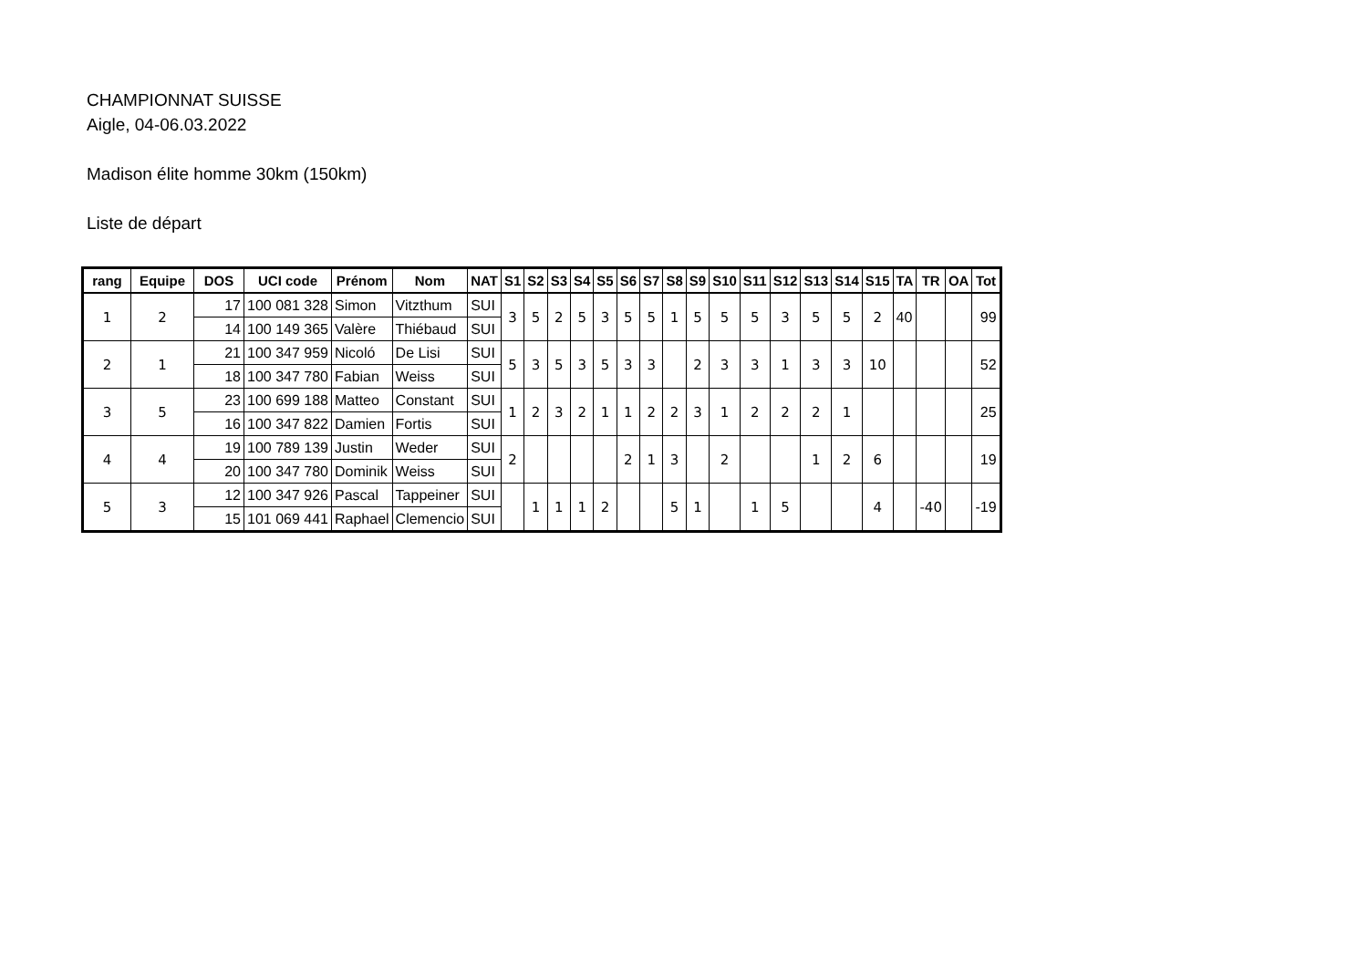CHAMPIONNAT SUISSE
Aigle, 04-06.03.2022
Madison élite homme 30km (150km)
Liste de départ
| rang | Equipe | DOS | UCI code | Prénom | Nom | NAT | S1 | S2 | S3 | S4 | S5 | S6 | S7 | S8 | S9 | S10 | S11 | S12 | S13 | S14 | S15 | TA | TR | OA | Tot |
| --- | --- | --- | --- | --- | --- | --- | --- | --- | --- | --- | --- | --- | --- | --- | --- | --- | --- | --- | --- | --- | --- | --- | --- | --- | --- |
| 1 | 2 | 17 | 100 081 328 | Simon | Vitzthum | SUI | 3 | 5 | 2 | 5 | 3 | 5 | 5 | 1 | 5 | 5 | 5 | 3 | 5 | 5 | 2 | 40 | | | 99 |
| | | 14 | 100 149 365 | Valère | Thiébaud | SUI | | | | | | | | | | | | | | | | | | | |
| 2 | 1 | 21 | 100 347 959 | Nicoló | De Lisi | SUI | 5 | 3 | 5 | 3 | 5 | 3 | 3 | | 2 | 3 | 3 | 1 | 3 | 3 | 10 | | | | 52 |
| | | 18 | 100 347 780 | Fabian | Weiss | SUI | | | | | | | | | | | | | | | | | | | |
| 3 | 5 | 23 | 100 699 188 | Matteo | Constant | SUI | 1 | 2 | 3 | 2 | 1 | 1 | 2 | 2 | 3 | 1 | 2 | 2 | 2 | 1 | | | | | 25 |
| | | 16 | 100 347 822 | Damien | Fortis | SUI | | | | | | | | | | | | | | | | | | | |
| 4 | 4 | 19 | 100 789 139 | Justin | Weder | SUI | 2 | | | | | 2 | 1 | 3 | | 2 | | | 1 | 2 | 6 | | | | 19 |
| | | 20 | 100 347 780 | Dominik | Weiss | SUI | | | | | | | | | | | | | | | | | | | |
| 5 | 3 | 12 | 100 347 926 | Pascal | Tappeiner | SUI | | 1 | 1 | 1 | 2 | | | 5 | 1 | | 1 | 5 | | | 4 | | -40 | | -19 |
| | | 15 | 101 069 441 | Raphael | Clemencio | SUI | | | | | | | | | | | | | | | | | | | |